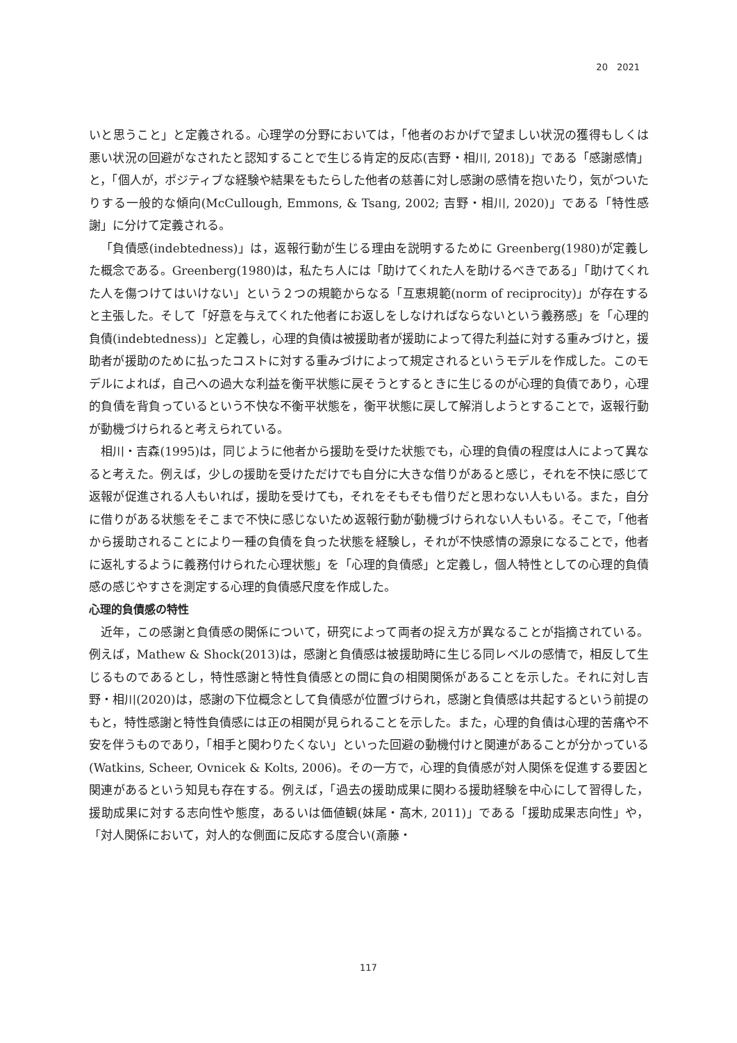20　2021
いと思うこと」と定義される。心理学の分野においては，「他者のおかげで望ましい状況の獲得もしくは悪い状況の回避がなされたと認知することで生じる肯定的反応(吉野・相川, 2018)」である「感謝感情」と，「個人が，ポジティブな経験や結果をもたらした他者の慈善に対し感謝の感情を抱いたり，気がついたりする一般的な傾向(McCullough, Emmons, & Tsang, 2002; 吉野・相川, 2020)」である「特性感謝」に分けて定義される。
「負債感(indebtedness)」は，返報行動が生じる理由を説明するために Greenberg(1980)が定義した概念である。Greenberg(1980)は，私たち人には「助けてくれた人を助けるべきである」「助けてくれた人を傷つけてはいけない」という２つの規範からなる「互恵規範(norm of reciprocity)」が存在すると主張した。そして「好意を与えてくれた他者にお返しをしなければならないという義務感」を「心理的負債(indebtedness)」と定義し，心理的負債は被援助者が援助によって得た利益に対する重みづけと，援助者が援助のために払ったコストに対する重みづけによって規定されるというモデルを作成した。このモデルによれば，自己への過大な利益を衡平状態に戻そうとするときに生じるのが心理的負債であり，心理的負債を背負っているという不快な不衡平状態を，衡平状態に戻して解消しようとすることで，返報行動が動機づけられると考えられている。
相川・吉森(1995)は，同じように他者から援助を受けた状態でも，心理的負債の程度は人によって異なると考えた。例えば，少しの援助を受けただけでも自分に大きな借りがあると感じ，それを不快に感じて返報が促進される人もいれば，援助を受けても，それをそもそも借りだと思わない人もいる。また，自分に借りがある状態をそこまで不快に感じないため返報行動が動機づけられない人もいる。そこで，「他者から援助されることにより一種の負債を負った状態を経験し，それが不快感情の源泉になることで，他者に返礼するように義務付けられた心理状態」を「心理的負債感」と定義し，個人特性としての心理的負債感の感じやすさを測定する心理的負債感尺度を作成した。
心理的負債感の特性
近年，この感謝と負債感の関係について，研究によって両者の捉え方が異なることが指摘されている。例えば，Mathew & Shock(2013)は，感謝と負債感は被援助時に生じる同レベルの感情で，相反して生じるものであるとし，特性感謝と特性負債感との間に負の相関関係があることを示した。それに対し吉野・相川(2020)は，感謝の下位概念として負債感が位置づけられ，感謝と負債感は共起するという前提のもと，特性感謝と特性負債感には正の相関が見られることを示した。また，心理的負債は心理的苦痛や不安を伴うものであり，「相手と関わりたくない」といった回避の動機付けと関連があることが分かっている(Watkins, Scheer, Ovnicek & Kolts, 2006)。その一方で，心理的負債感が対人関係を促進する要因と関連があるという知見も存在する。例えば，「過去の援助成果に関わる援助経験を中心にして習得した，援助成果に対する志向性や態度，あるいは価値観(妹尾・高木, 2011)」である「援助成果志向性」や，「対人関係において，対人的な側面に反応する度合い(斎藤・
117